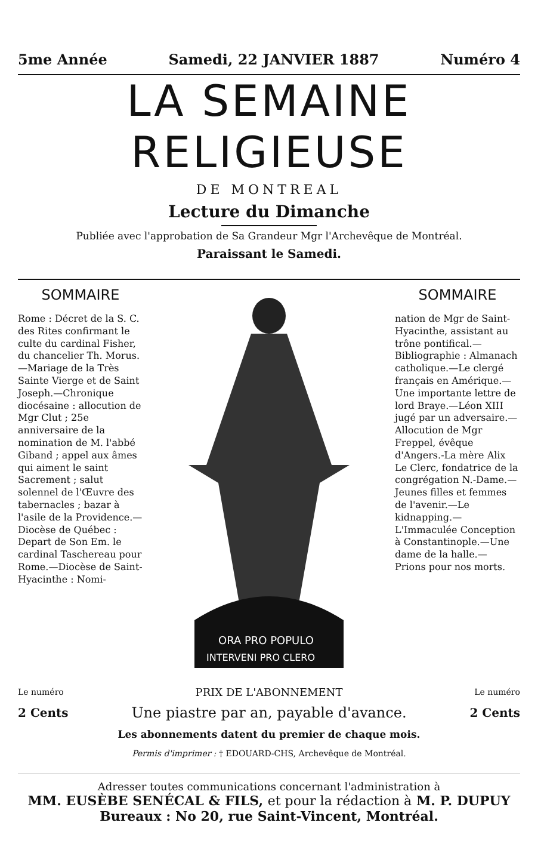5me Année Samedi, 22 JANVIER 1887 Numéro 4
LA SEMAINE RELIGIEUSE
DE MONTREAL
Lecture du Dimanche
Publiée avec l'approbation de Sa Grandeur Mgr l'Archevêque de Montréal.
Paraissant le Samedi.
SOMMAIRE
Rome : Décret de la S. C. des Rites confirmant le culte du cardinal Fisher, du chancelier Th. Morus.—Mariage de la Très Sainte Vierge et de Saint Joseph.—Chronique diocésaine : allocution de Mgr Clut ; 25e anniversaire de la nomination de M. l'abbé Giband ; appel aux âmes qui aiment le saint Sacrement ; salut solennel de l'Œuvre des tabernacles ; bazar à l'asile de la Providence.—Diocèse de Québec : Depart de Son Em. le cardinal Taschereau pour Rome.—Diocèse de Saint-Hyacinthe : Nomi-
ORA PRO POPULO
INTERVENI PRO CLERO
SOMMAIRE
nation de Mgr de Saint-Hyacinthe, assistant au trône pontifical.— Bibliographie : Almanach catholique.—Le clergé français en Amérique.—Une importante lettre de lord Braye.—Léon XIII jugé par un adversaire.—Allocution de Mgr Freppel, évêque d'Angers.-La mère Alix Le Clerc, fondatrice de la congrégation N.-Dame.—Jeunes filles et femmes de l'avenir.—Le kidnapping.—L'Immaculée Conception à Constantinople.—Une dame de la halle.— Prions pour nos morts.
Le numéro PRIX DE L'ABONNEMENT Le numéro
2 Cents Une piastre par an, payable d'avance. 2 Cents
Les abonnements datent du premier de chaque mois.
Permis d'imprimer : † EDOUARD-CHS, Archevêque de Montréal.
Adresser toutes communications concernant l'administration à
MM. EUSÈBE SENÉCAL & FILS, et pour la rédaction à M. P. DUPUY
Bureaux : No 20, rue Saint-Vincent, Montréal.